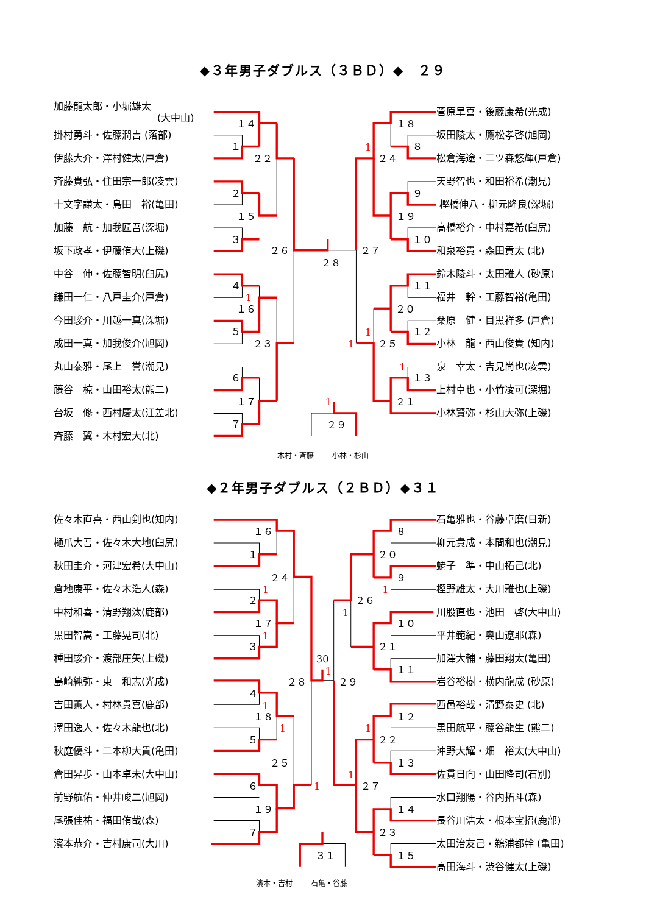◆３年男子ダブルス（３ＢＤ）◆　２９
加藤龍太郎・小堀雄太
(大中山)
掛村勇斗・佐藤潤吉 (落部)
伊藤大介・澤村健太(戸倉)
斉藤貴弘・住田宗一郎(凌雲)
十文字謙太・島田　裕(亀田)
加藤　航・加我匠吾(深堀)
坂下政孝・伊藤侑大(上磯)
中谷　伸・佐藤智明(臼尻)
鎌田一仁・八戸圭介(戸倉)
今田駿介・川越一真(深堀)
成田一真・加我俊介(旭岡)
丸山泰雅・尾上　誉(潮見)
藤谷　椋・山田裕太(熊二)
台坂　修・西村慶太(江差北)
斉藤　翼・木村宏大(北)
１４
１
２２
２
１５
３
２６
２８
４
１６
５
２３
６
１７
７
１８
８
２４
９
１９
１０
２７
１１
２０
１２
２５
１３
２１
２９
1
1
1
1
1
1
菅原皐喜・後藤康希(光成)
坂田陵太・鷹松孝啓(旭岡)
松倉海途・二ツ森悠輝(戸倉)
天野智也・和田裕希(潮見)
樫橋伸八・柳元隆良(深堀)
高橋裕介・中村嘉希(臼尻)
和泉裕貴・森田貢太 (北)
鈴木陵斗・太田雅人 (砂原)
福井　幹・工藤智裕(亀田)
桑原　健・目黒祥多 (戸倉)
小林　龍・西山俊貴 (知内)
泉　幸太・吉見尚也(凌雲)
上村卓也・小竹凌可(深堀)
小林賢弥・杉山大弥(上磯)
木村・斉藤 小林・杉山
◆２年男子ダブルス（２ＢＤ）◆３１
佐々木直喜・西山剣也(知内)
樋爪大吾・佐々木大地(臼尻)
秋田圭介・河津宏希(大中山)
倉地康平・佐々木浩人(森)
中村和喜・清野翔汰(鹿部)
黒田智嵩・工藤晃司(北)
種田駿介・渡部庄矢(上磯)
島崎純弥・東　和志(光成)
吉田薫人・村林貴喜(鹿部)
澤田逸人・佐々木龍也(北)
秋庭優斗・二本柳大貴(亀田)
倉田昇歩・山本卓未(大中山)
前野航佑・仲井峻二(旭岡)
尾張佳祐・福田侑哉(森)
濱本恭介・吉村康司(大川)
１６
１
２４
２
１７
３
２８
４
１８
５
２５
６
１９
７
30
８
２０
９
２６
１０
２１
１１
２９
１２
２２
１３
２７
１４
２３
１５
３１
1
1
1
1
1
1
1
1
1
1
石亀雅也・谷藤卓磨(日新)
柳元貴成・本間和也(潮見)
蛯子　準・中山拓己(北)
樫野雄太・大川雅也(上磯)
川股直也・池田　啓(大中山)
平井範紀・奥山遼耶(森)
加澤大輔・藤田翔太(亀田)
岩谷裕樹・横内龍成 (砂原)
西邑裕哉・清野泰史 (北)
黒田航平・藤谷龍生 (熊二)
沖野大耀・畑　裕太(大中山)
佐貫日向・山田隆司(石別)
水口翔陽・谷内拓斗(森)
長谷川浩太・根本宝招(鹿部)
太田治友己・鵜浦都幹 (亀田)
高田海斗・渋谷健太(上磯)
濱本・吉村 石亀・谷藤